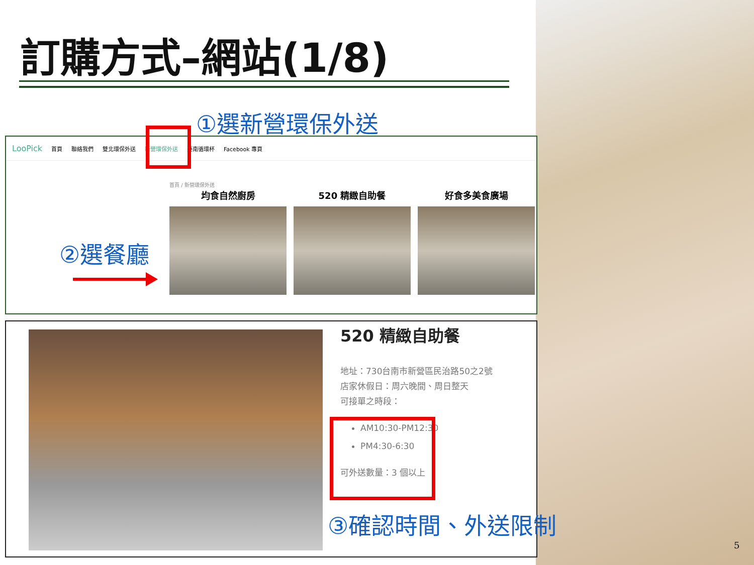訂購方式–網站(1/8)
①選新營環保外送
LooPick 首頁 聯絡我們 雙北環保外送 新營環保外送 臺南循環杯 Facebook 專頁
首頁 / 新營環保外送
均食自然廚房 520 精緻自助餐 好食多美食廣場
②選餐廳
520 精緻自助餐
地址：730台南市新營區民治路50之2號
店家休假日：周六晚間、周日整天
可接單之時段：
AM10:30-PM12:30
PM4:30-6:30
可外送數量：3 個以上
③確認時間、外送限制
5